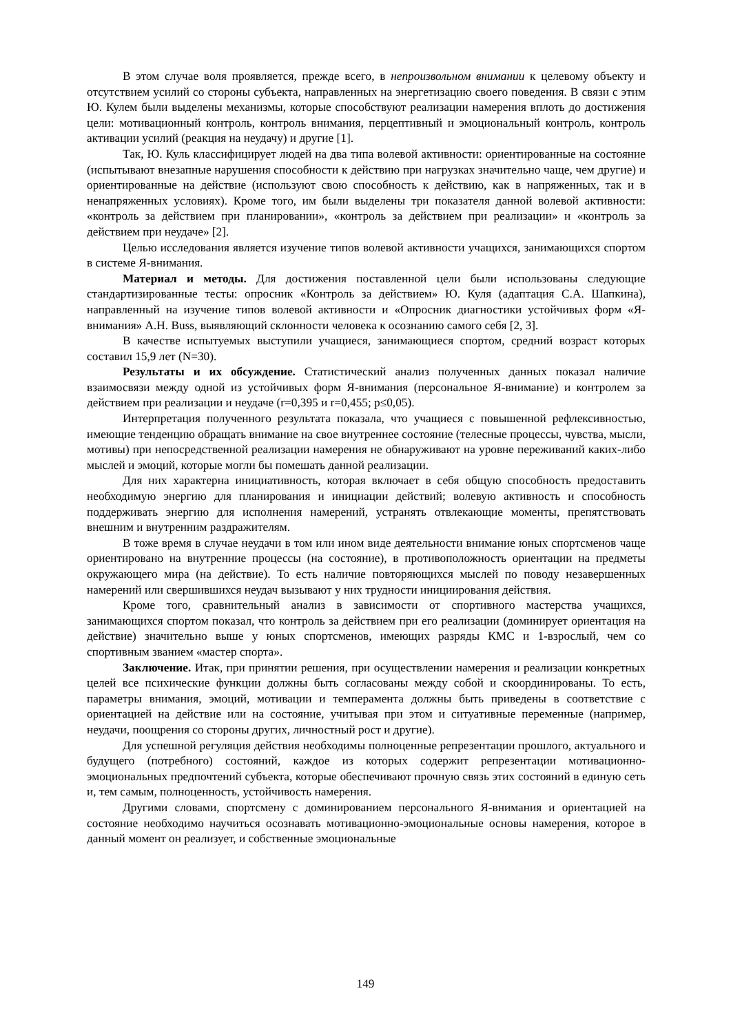В этом случае воля проявляется, прежде всего, в непроизвольном внимании к целевому объекту и отсутствием усилий со стороны субъекта, направленных на энергетизацию своего поведения. В связи с этим Ю. Кулем были выделены механизмы, которые способствуют реализации намерения вплоть до достижения цели: мотивационный контроль, контроль внимания, перцептивный и эмоциональный контроль, контроль активации усилий (реакция на неудачу) и другие [1].
Так, Ю. Куль классифицирует людей на два типа волевой активности: ориентированные на состояние (испытывают внезапные нарушения способности к действию при нагрузках значительно чаще, чем другие) и ориентированные на действие (используют свою способность к действию, как в напряженных, так и в ненапряженных условиях). Кроме того, им были выделены три показателя данной волевой активности: «контроль за действием при планировании», «контроль за действием при реализации» и «контроль за действием при неудаче» [2].
Целью исследования является изучение типов волевой активности учащихся, занимающихся спортом в системе Я-внимания.
Материал и методы. Для достижения поставленной цели были использованы следующие стандартизированные тесты: опросник «Контроль за действием» Ю. Куля (адаптация С.А. Шапкина), направленный на изучение типов волевой активности и «Опросник диагностики устойчивых форм «Я-внимания» A.H. Buss, выявляющий склонности человека к осознанию самого себя [2, 3].
В качестве испытуемых выступили учащиеся, занимающиеся спортом, средний возраст которых составил 15,9 лет (N=30).
Результаты и их обсуждение. Статистический анализ полученных данных показал наличие взаимосвязи между одной из устойчивых форм Я-внимания (персональное Я-внимание) и контролем за действием при реализации и неудаче (r=0,395 и r=0,455; p≤0,05).
Интерпретация полученного результата показала, что учащиеся с повышенной рефлексивностью, имеющие тенденцию обращать внимание на свое внутреннее состояние (телесные процессы, чувства, мысли, мотивы) при непосредственной реализации намерения не обнаруживают на уровне переживаний каких-либо мыслей и эмоций, которые могли бы помешать данной реализации.
Для них характерна инициативность, которая включает в себя общую способность предоставить необходимую энергию для планирования и инициации действий; волевую активность и способность поддерживать энергию для исполнения намерений, устранять отвлекающие моменты, препятствовать внешним и внутренним раздражителям.
В тоже время в случае неудачи в том или ином виде деятельности внимание юных спортсменов чаще ориентировано на внутренние процессы (на состояние), в противоположность ориентации на предметы окружающего мира (на действие). То есть наличие повторяющихся мыслей по поводу незавершенных намерений или свершившихся неудач вызывают у них трудности инициирования действия.
Кроме того, сравнительный анализ в зависимости от спортивного мастерства учащихся, занимающихся спортом показал, что контроль за действием при его реализации (доминирует ориентация на действие) значительно выше у юных спортсменов, имеющих разряды КМС и 1-взрослый, чем со спортивным званием «мастер спорта».
Заключение. Итак, при принятии решения, при осуществлении намерения и реализации конкретных целей все психические функции должны быть согласованы между собой и скоординированы. То есть, параметры внимания, эмоций, мотивации и темперамента должны быть приведены в соответствие с ориентацией на действие или на состояние, учитывая при этом и ситуативные переменные (например, неудачи, поощрения со стороны других, личностный рост и другие).
Для успешной регуляция действия необходимы полноценные репрезентации прошлого, актуального и будущего (потребного) состояний, каждое из которых содержит репрезентации мотивационно-эмоциональных предпочтений субъекта, которые обеспечивают прочную связь этих состояний в единую сеть и, тем самым, полноценность, устойчивость намерения.
Другими словами, спортсмену с доминированием персонального Я-внимания и ориентацией на состояние необходимо научиться осознавать мотивационно-эмоциональные основы намерения, которое в данный момент он реализует, и собственные эмоциональные
149